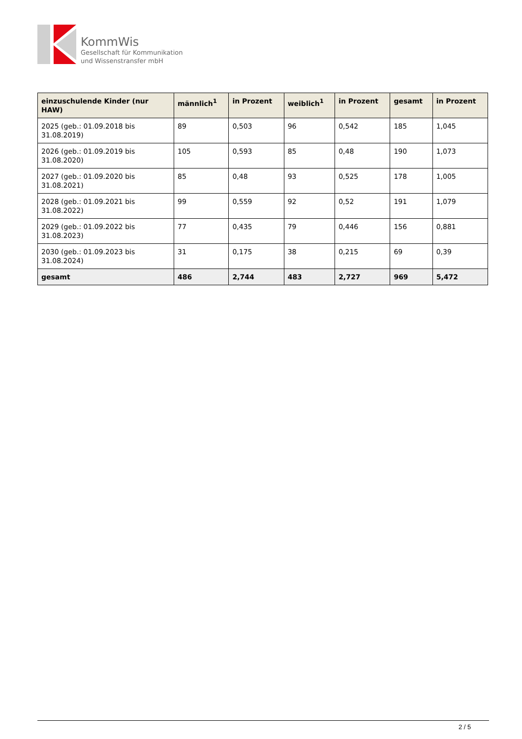KommWis
Gesellschaft für Kommunikation
und Wissenstransfer mbH
| einzuschulende Kinder (nur HAW) | männlich<sup>1</sup> | in Prozent | weiblich<sup>1</sup> | in Prozent | gesamt | in Prozent |
| --- | --- | --- | --- | --- | --- | --- |
| 2025 (geb.: 01.09.2018 bis 31.08.2019) | 89 | 0,503 | 96 | 0,542 | 185 | 1,045 |
| 2026 (geb.: 01.09.2019 bis 31.08.2020) | 105 | 0,593 | 85 | 0,48 | 190 | 1,073 |
| 2027 (geb.: 01.09.2020 bis 31.08.2021) | 85 | 0,48 | 93 | 0,525 | 178 | 1,005 |
| 2028 (geb.: 01.09.2021 bis 31.08.2022) | 99 | 0,559 | 92 | 0,52 | 191 | 1,079 |
| 2029 (geb.: 01.09.2022 bis 31.08.2023) | 77 | 0,435 | 79 | 0,446 | 156 | 0,881 |
| 2030 (geb.: 01.09.2023 bis 31.08.2024) | 31 | 0,175 | 38 | 0,215 | 69 | 0,39 |
| gesamt | 486 | 2,744 | 483 | 2,727 | 969 | 5,472 |
2 / 5